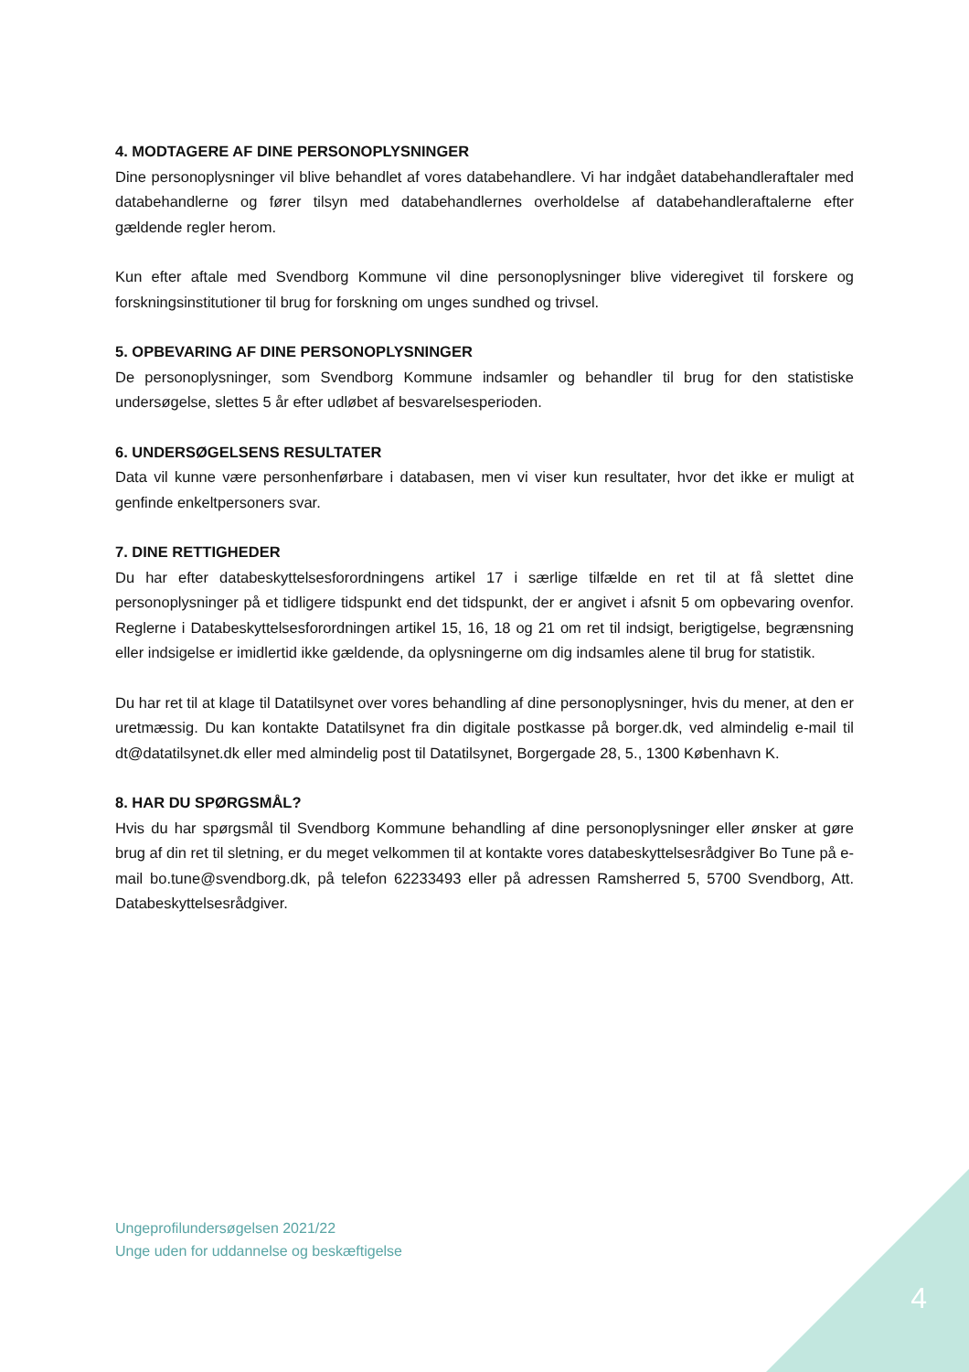4. MODTAGERE AF DINE PERSONOPLYSNINGER
Dine personoplysninger vil blive behandlet af vores databehandlere. Vi har indgået databehandleraftaler med databehandlerne og fører tilsyn med databehandlernes overholdelse af databehandleraftalerne efter gældende regler herom.
Kun efter aftale med Svendborg Kommune vil dine personoplysninger blive videregivet til forskere og forskningsinstitutioner til brug for forskning om unges sundhed og trivsel.
5. OPBEVARING AF DINE PERSONOPLYSNINGER
De personoplysninger, som Svendborg Kommune indsamler og behandler til brug for den statistiske undersøgelse, slettes 5 år efter udløbet af besvarelsesperioden.
6. UNDERSØGELSENS RESULTATER
Data vil kunne være personhenførbare i databasen, men vi viser kun resultater, hvor det ikke er muligt at genfinde enkeltpersoners svar.
7. DINE RETTIGHEDER
Du har efter databeskyttelsesforordningens artikel 17 i særlige tilfælde en ret til at få slettet dine personoplysninger på et tidligere tidspunkt end det tidspunkt, der er angivet i afsnit 5 om opbevaring ovenfor. Reglerne i Databeskyttelsesforordningen artikel 15, 16, 18 og 21 om ret til indsigt, berigtigelse, begrænsning eller indsigelse er imidlertid ikke gældende, da oplysningerne om dig indsamles alene til brug for statistik.
Du har ret til at klage til Datatilsynet over vores behandling af dine personoplysninger, hvis du mener, at den er uretmæssig. Du kan kontakte Datatilsynet fra din digitale postkasse på borger.dk, ved almindelig e-mail til dt@datatilsynet.dk eller med almindelig post til Datatilsynet, Borgergade 28, 5., 1300 København K.
8. HAR DU SPØRGSMÅL?
Hvis du har spørgsmål til Svendborg Kommune behandling af dine personoplysninger eller ønsker at gøre brug af din ret til sletning, er du meget velkommen til at kontakte vores databeskyttelsesrådgiver Bo Tune på e-mail bo.tune@svendborg.dk, på telefon 62233493 eller på adressen Ramsherred 5, 5700 Svendborg, Att. Databeskyttelsesrådgiver.
Ungeprofilundersøgelsen 2021/22
Unge uden for uddannelse og beskæftigelse
4